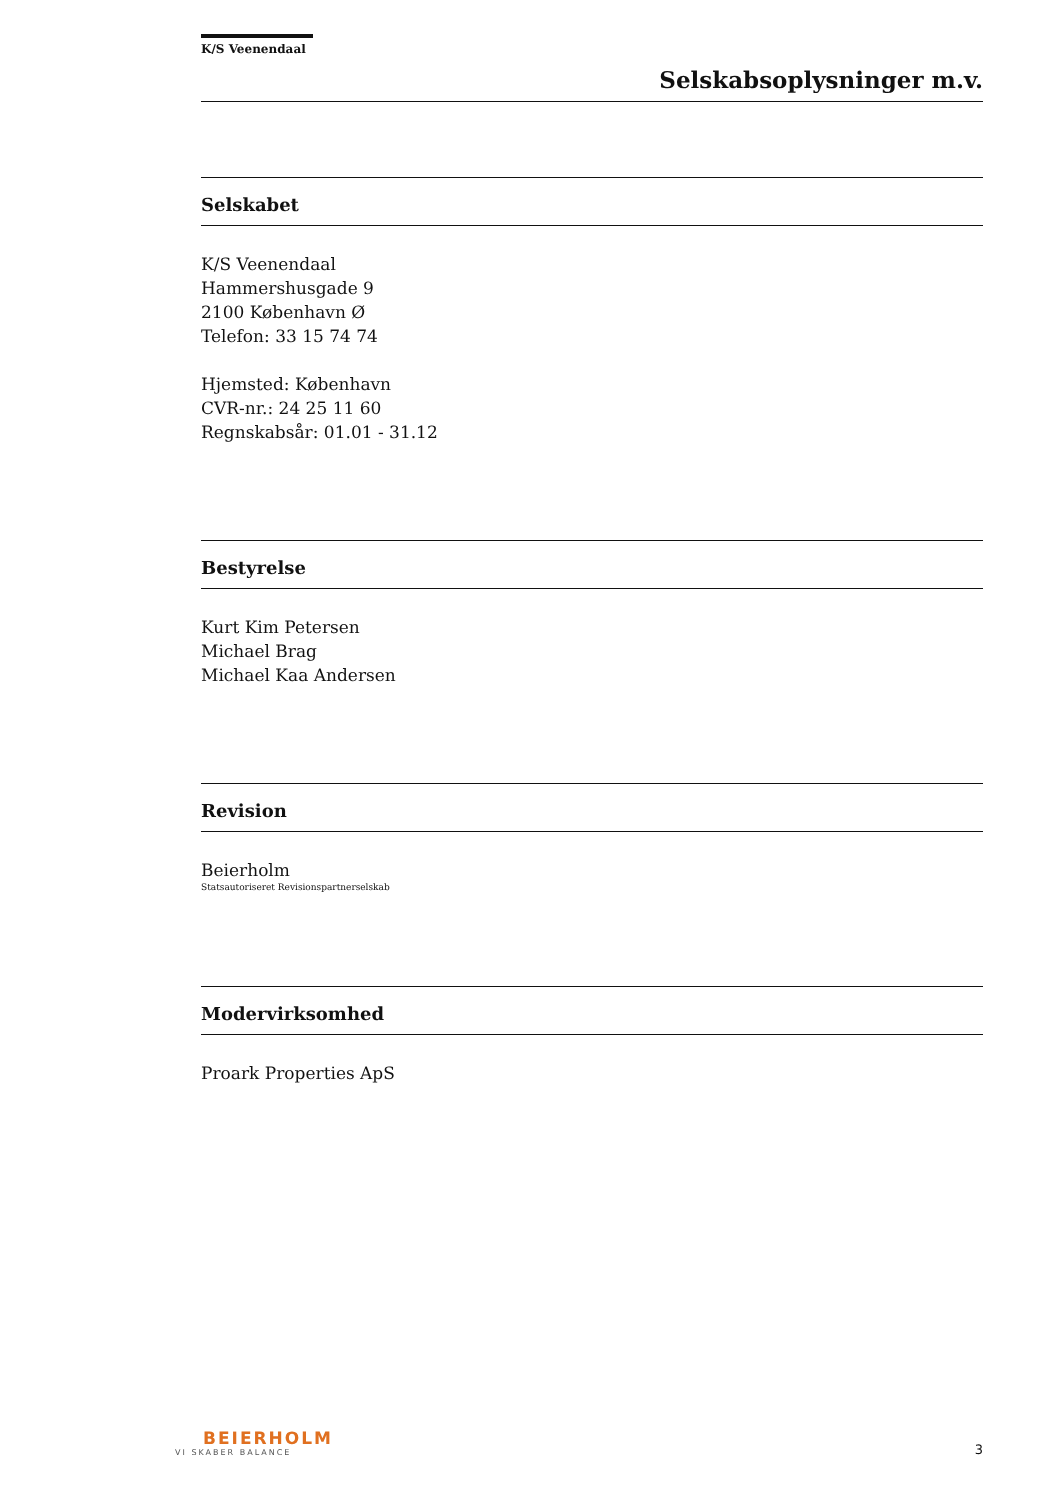K/S Veenendaal
Selskabsoplysninger m.v.
Selskabet
K/S Veenendaal
Hammershusgade 9
2100 København Ø
Telefon: 33 15 74 74
Hjemsted: København
CVR-nr.: 24 25 11 60
Regnskabsår: 01.01 - 31.12
Bestyrelse
Kurt Kim Petersen
Michael Brag
Michael Kaa Andersen
Revision
Beierholm
Statsautoriseret Revisionspartnerselskab
Modervirksomhed
Proark Properties ApS
BEIERHOLM
VI SKABER BALANCE
3